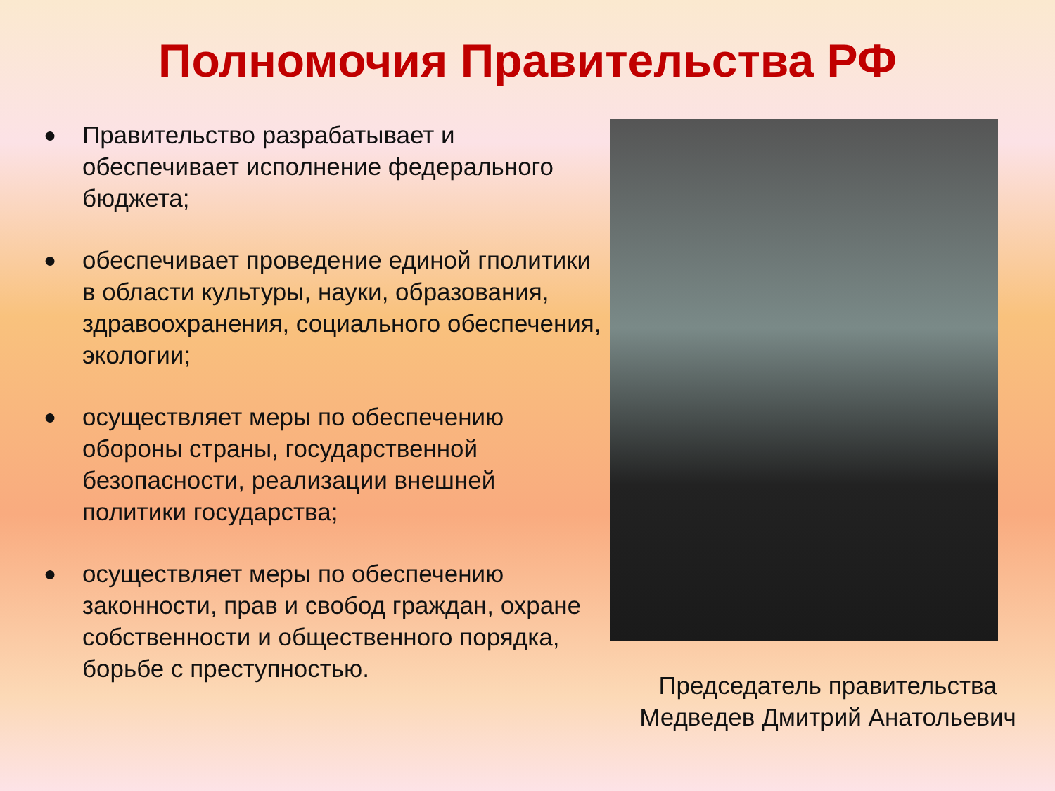Полномочия Правительства РФ
● Правительство разрабатывает и обеспечивает исполнение федерального бюджета;
● обеспечивает проведение единой гполитики в области культуры, науки, образования, здравоохранения, социального обеспечения, экологии;
● осуществляет меры по обеспечению обороны страны, государственной безопасности, реализации внешней политики государства;
● осуществляет меры по обеспечению законности, прав и свобод граждан, охране собственности и общественного порядка, борьбе с преступностью.
Председатель правительства
Медведев Дмитрий Анатольевич